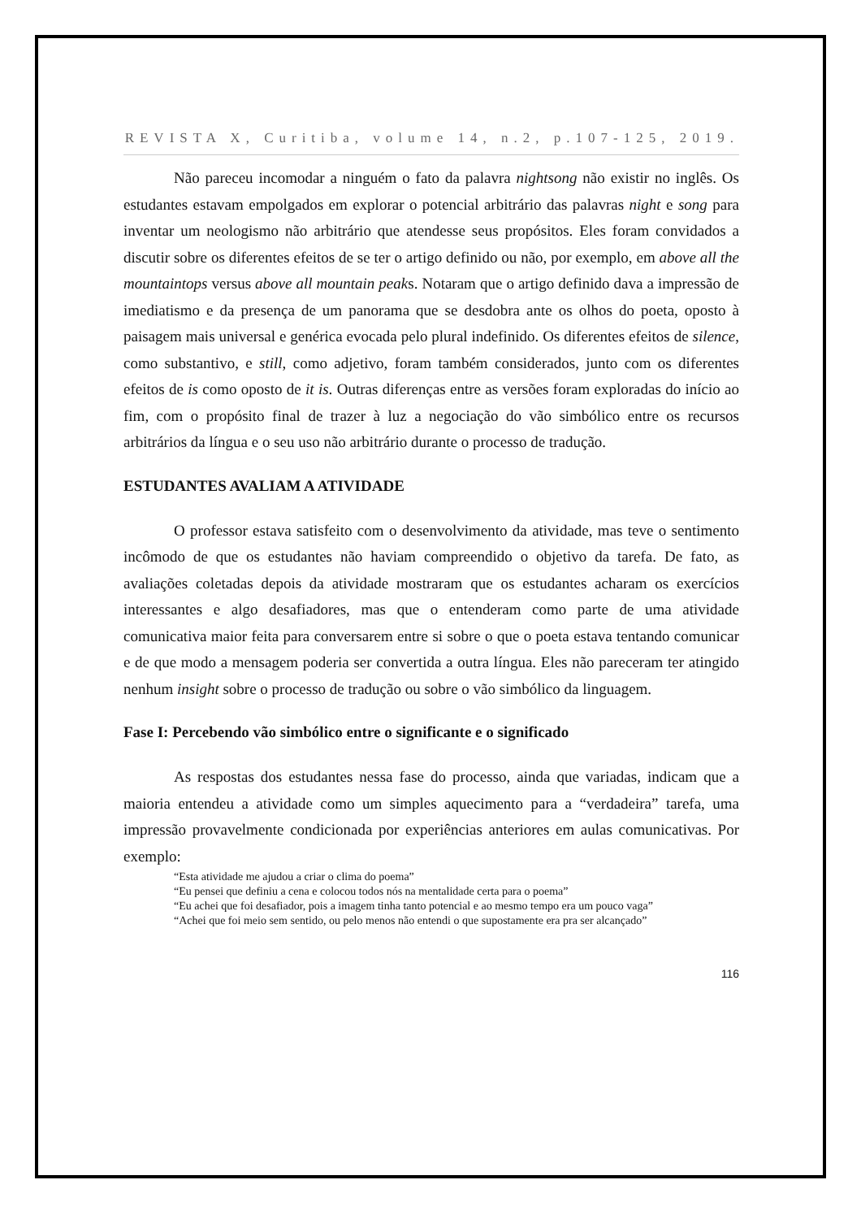REVISTA X, Curitiba, volume 14, n.2, p.107-125, 2019.
Não pareceu incomodar a ninguém o fato da palavra nightsong não existir no inglês. Os estudantes estavam empolgados em explorar o potencial arbitrário das palavras night e song para inventar um neologismo não arbitrário que atendesse seus propósitos. Eles foram convidados a discutir sobre os diferentes efeitos de se ter o artigo definido ou não, por exemplo, em above all the mountaintops versus above all mountain peaks. Notaram que o artigo definido dava a impressão de imediatismo e da presença de um panorama que se desdobra ante os olhos do poeta, oposto à paisagem mais universal e genérica evocada pelo plural indefinido. Os diferentes efeitos de silence, como substantivo, e still, como adjetivo, foram também considerados, junto com os diferentes efeitos de is como oposto de it is. Outras diferenças entre as versões foram exploradas do início ao fim, com o propósito final de trazer à luz a negociação do vão simbólico entre os recursos arbitrários da língua e o seu uso não arbitrário durante o processo de tradução.
ESTUDANTES AVALIAM A ATIVIDADE
O professor estava satisfeito com o desenvolvimento da atividade, mas teve o sentimento incômodo de que os estudantes não haviam compreendido o objetivo da tarefa. De fato, as avaliações coletadas depois da atividade mostraram que os estudantes acharam os exercícios interessantes e algo desafiadores, mas que o entenderam como parte de uma atividade comunicativa maior feita para conversarem entre si sobre o que o poeta estava tentando comunicar e de que modo a mensagem poderia ser convertida a outra língua. Eles não pareceram ter atingido nenhum insight sobre o processo de tradução ou sobre o vão simbólico da linguagem.
Fase I: Percebendo vão simbólico entre o significante e o significado
As respostas dos estudantes nessa fase do processo, ainda que variadas, indicam que a maioria entendeu a atividade como um simples aquecimento para a “verdadeira” tarefa, uma impressão provavelmente condicionada por experiências anteriores em aulas comunicativas. Por exemplo:
“Esta atividade me ajudou a criar o clima do poema”
“Eu pensei que definiu a cena e colocou todos nós na mentalidade certa para o poema”
“Eu achei que foi desafiador, pois a imagem tinha tanto potencial e ao mesmo tempo era um pouco vaga”
“Achei que foi meio sem sentido, ou pelo menos não entendi o que supostamente era pra ser alcançado”
116